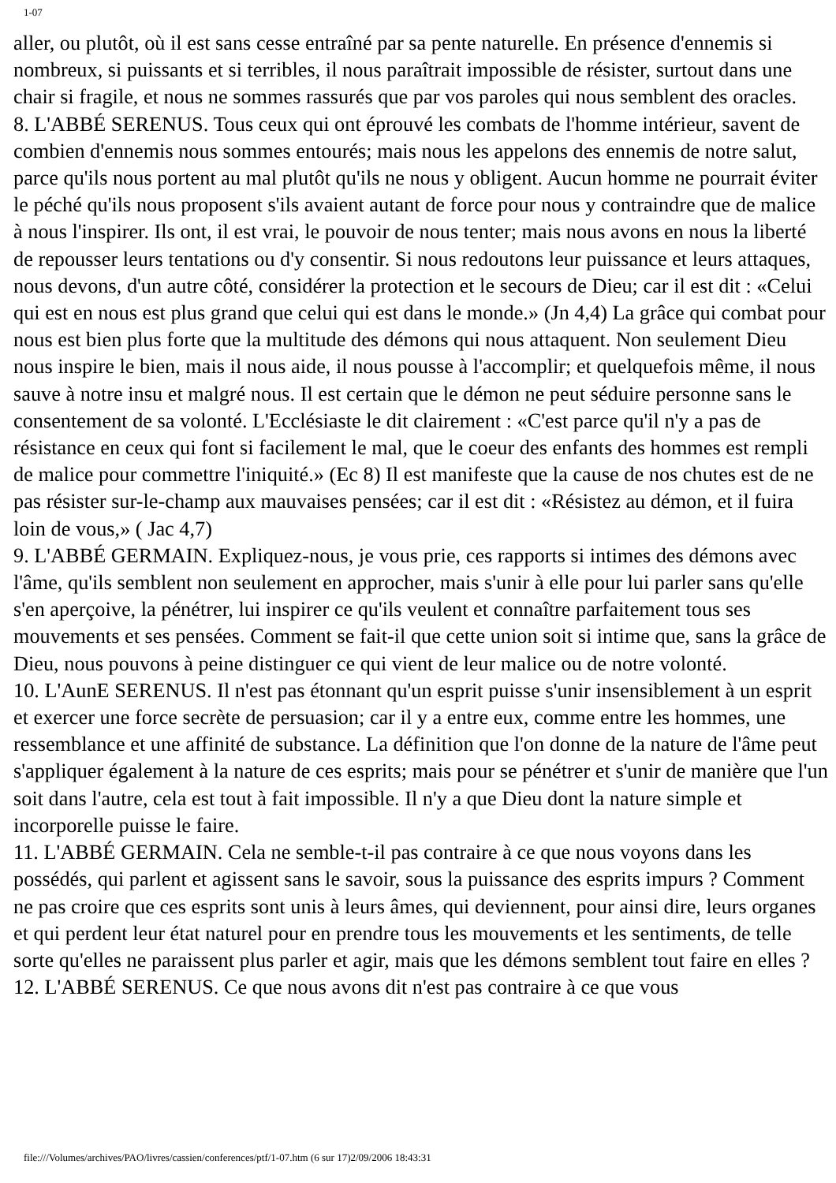1-07
aller, ou plutôt, où il est sans cesse entraîné par sa pente naturelle. En présence d'ennemis si nombreux, si puissants et si terribles, il nous paraîtrait impossible de résister, surtout dans une chair si fragile, et nous ne sommes rassurés que par vos paroles qui nous semblent des oracles.
8. L'ABBÉ SERENUS. Tous ceux qui ont éprouvé les combats de l'homme intérieur, savent de combien d'ennemis nous sommes entourés; mais nous les appelons des ennemis de notre salut, parce qu'ils nous portent au mal plutôt qu'ils ne nous y obligent. Aucun homme ne pourrait éviter le péché qu'ils nous proposent s'ils avaient autant de force pour nous y contraindre que de malice à nous l'inspirer. Ils ont, il est vrai, le pouvoir de nous tenter; mais nous avons en nous la liberté de repousser leurs tentations ou d'y consentir. Si nous redoutons leur puissance et leurs attaques, nous devons, d'un autre côté, considérer la protection et le secours de Dieu; car il est dit : «Celui qui est en nous est plus grand que celui qui est dans le monde.» (Jn 4,4) La grâce qui combat pour nous est bien plus forte que la multitude des démons qui nous attaquent. Non seulement Dieu nous inspire le bien, mais il nous aide, il nous pousse à l'accomplir; et quelquefois même, il nous sauve à notre insu et malgré nous. Il est certain que le démon ne peut séduire personne sans le consentement de sa volonté. L'Ecclésiaste le dit clairement : «C'est parce qu'il n'y a pas de résistance en ceux qui font si facilement le mal, que le coeur des enfants des hommes est rempli de malice pour commettre l'iniquité.» (Ec 8) Il est manifeste que la cause de nos chutes est de ne pas résister sur-le-champ aux mauvaises pensées; car il est dit : «Résistez au démon, et il fuira loin de vous,» ( Jac 4,7)
9. L'ABBÉ GERMAIN. Expliquez-nous, je vous prie, ces rapports si intimes des démons avec l'âme, qu'ils semblent non seulement en approcher, mais s'unir à elle pour lui parler sans qu'elle s'en aperçoive, la pénétrer, lui inspirer ce qu'ils veulent et connaître parfaitement tous ses mouvements et ses pensées. Comment se fait-il que cette union soit si intime que, sans la grâce de Dieu, nous pouvons à peine distinguer ce qui vient de leur malice ou de notre volonté.
10. L'AunE SERENUS. Il n'est pas étonnant qu'un esprit puisse s'unir insensiblement à un esprit et exercer une force secrète de persuasion; car il y a entre eux, comme entre les hommes, une ressemblance et une affinité de substance. La définition que l'on donne de la nature de l'âme peut s'appliquer également à la nature de ces esprits; mais pour se pénétrer et s'unir de manière que l'un soit dans l'autre, cela est tout à fait impossible. Il n'y a que Dieu dont la nature simple et incorporelle puisse le faire.
11. L'ABBÉ GERMAIN. Cela ne semble-t-il pas contraire à ce que nous voyons dans les possédés, qui parlent et agissent sans le savoir, sous la puissance des esprits impurs ? Comment ne pas croire que ces esprits sont unis à leurs âmes, qui deviennent, pour ainsi dire, leurs organes et qui perdent leur état naturel pour en prendre tous les mouvements et les sentiments, de telle sorte qu'elles ne paraissent plus parler et agir, mais que les démons semblent tout faire en elles ?
12. L'ABBÉ SERENUS. Ce que nous avons dit n'est pas contraire à ce que vous
file:///Volumes/archives/PAO/livres/cassien/conferences/ptf/1-07.htm (6 sur 17)2/09/2006 18:43:31